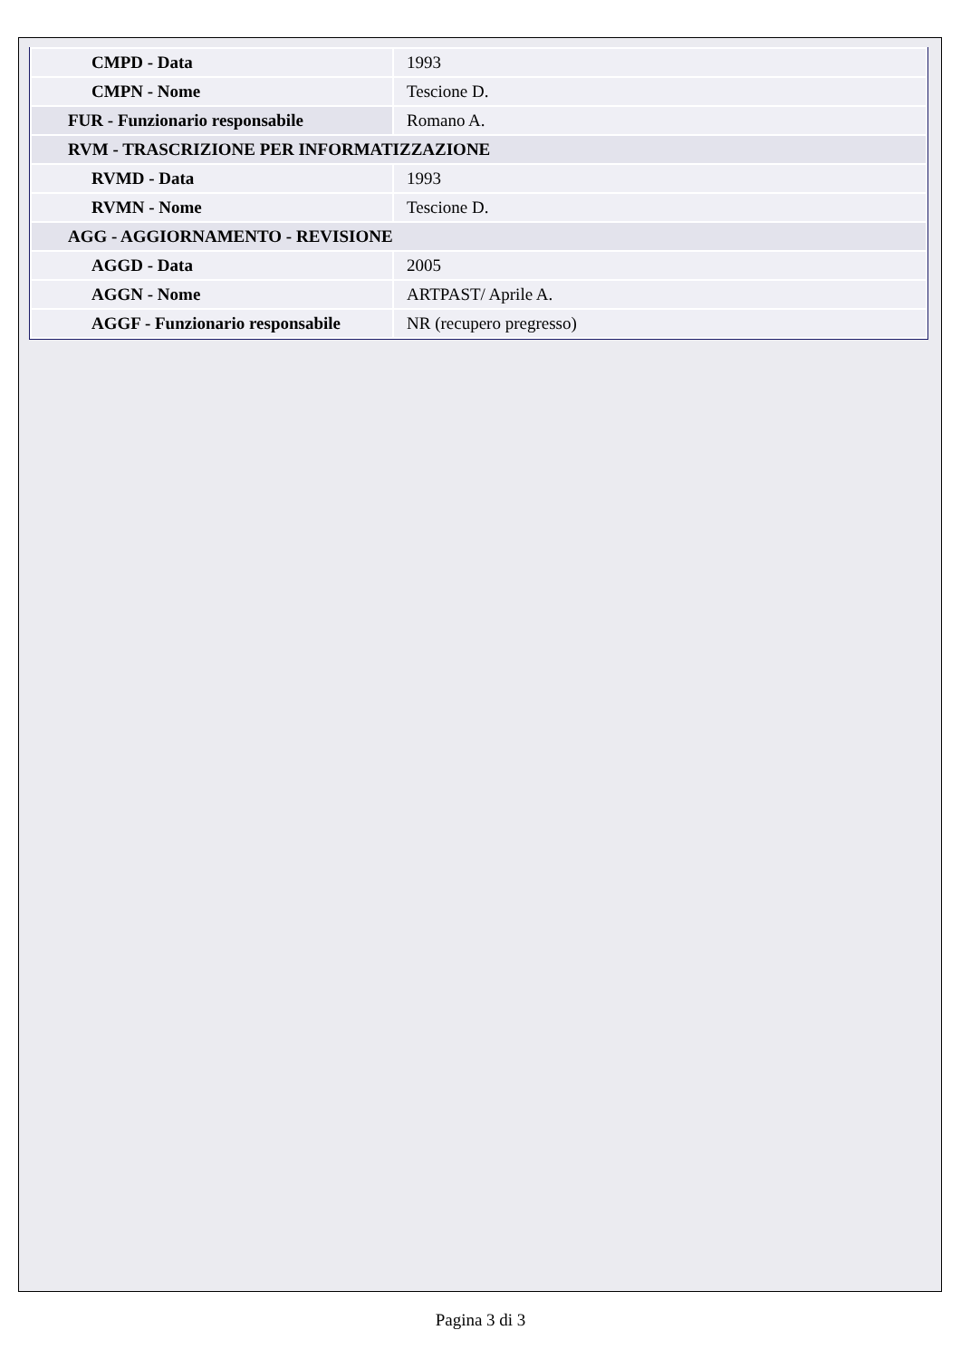| CMPD - Data | 1993 |
| CMPN - Nome | Tescione D. |
| FUR - Funzionario responsabile | Romano A. |
| RVM - TRASCRIZIONE PER INFORMATIZZAZIONE | |
| RVMD - Data | 1993 |
| RVMN - Nome | Tescione D. |
| AGG - AGGIORNAMENTO - REVISIONE | |
| AGGD - Data | 2005 |
| AGGN - Nome | ARTPAST/ Aprile A. |
| AGGF - Funzionario responsabile | NR (recupero pregresso) |
Pagina 3 di 3